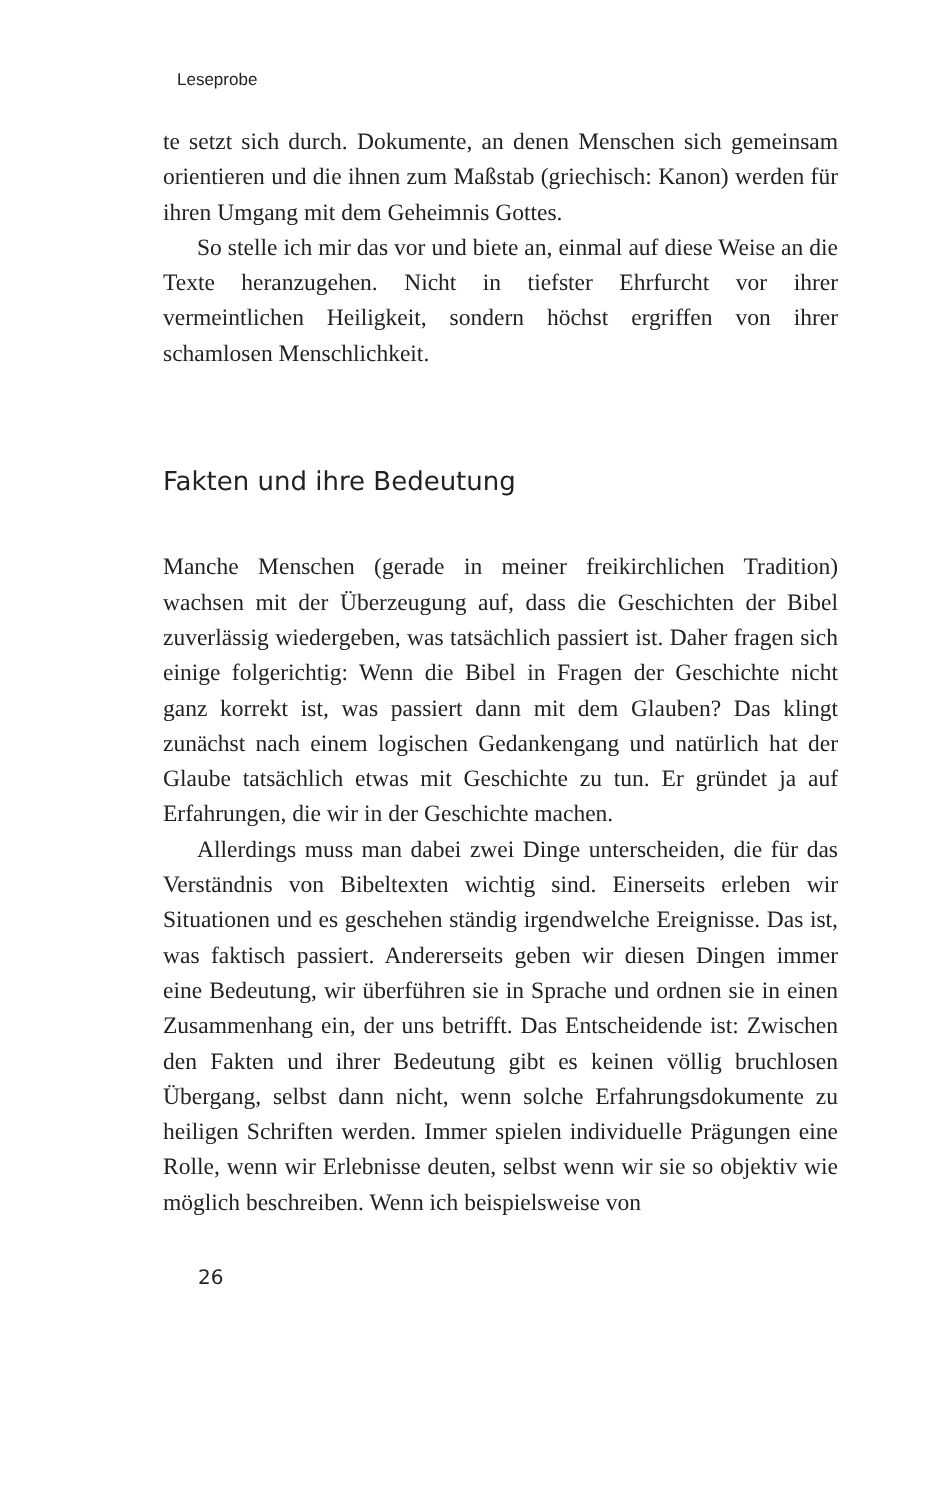Leseprobe
te setzt sich durch. Dokumente, an denen Menschen sich gemeinsam orientieren und die ihnen zum Maßstab (griechisch: Kanon) werden für ihren Umgang mit dem Geheimnis Gottes.
So stelle ich mir das vor und biete an, einmal auf diese Weise an die Texte heranzugehen. Nicht in tiefster Ehrfurcht vor ihrer vermeintlichen Heiligkeit, sondern höchst ergriffen von ihrer schamlosen Menschlichkeit.
Fakten und ihre Bedeutung
Manche Menschen (gerade in meiner freikirchlichen Tradition) wachsen mit der Überzeugung auf, dass die Geschichten der Bibel zuverlässig wiedergeben, was tatsächlich passiert ist. Daher fragen sich einige folgerichtig: Wenn die Bibel in Fragen der Geschichte nicht ganz korrekt ist, was passiert dann mit dem Glauben? Das klingt zunächst nach einem logischen Gedankengang und natürlich hat der Glaube tatsächlich etwas mit Geschichte zu tun. Er gründet ja auf Erfahrungen, die wir in der Geschichte machen.
Allerdings muss man dabei zwei Dinge unterscheiden, die für das Verständnis von Bibeltexten wichtig sind. Einerseits erleben wir Situationen und es geschehen ständig irgendwelche Ereignisse. Das ist, was faktisch passiert. Andererseits geben wir diesen Dingen immer eine Bedeutung, wir überführen sie in Sprache und ordnen sie in einen Zusammenhang ein, der uns betrifft. Das Entscheidende ist: Zwischen den Fakten und ihrer Bedeutung gibt es keinen völlig bruchlosen Übergang, selbst dann nicht, wenn solche Erfahrungsdokumente zu heiligen Schriften werden. Immer spielen individuelle Prägungen eine Rolle, wenn wir Erlebnisse deuten, selbst wenn wir sie so objektiv wie möglich beschreiben. Wenn ich beispielsweise von
26